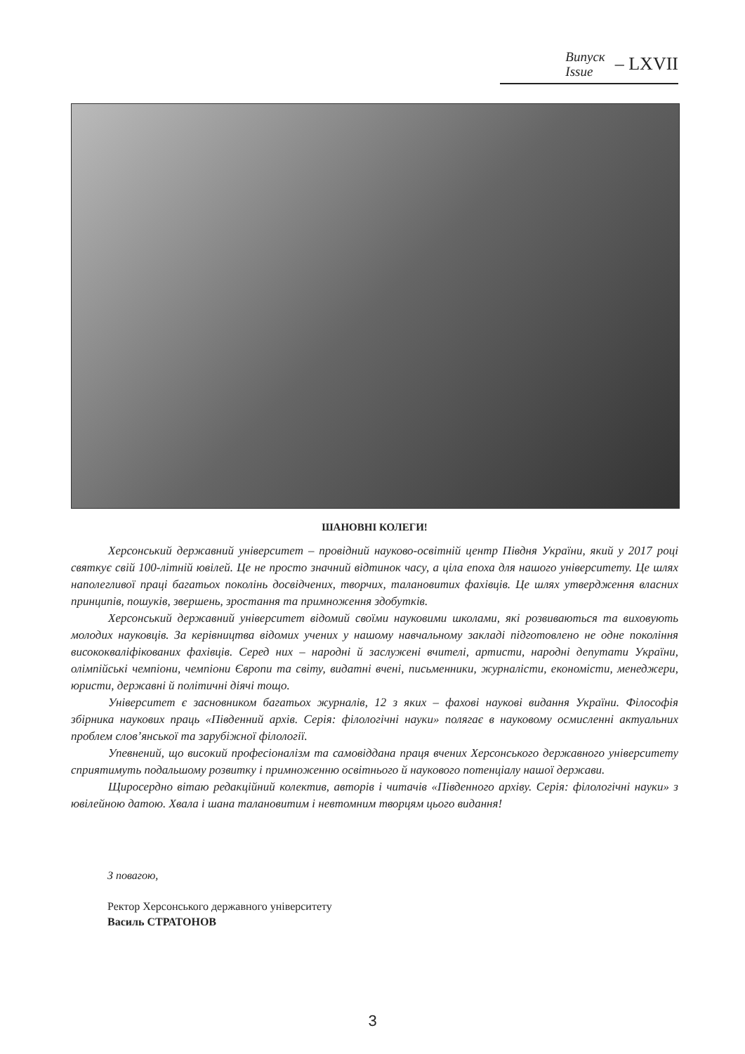Випуск
Issue
– LXVII
ШАНОВНІ КОЛЕГИ!
Херсонський державний університет – провідний науково-освітній центр Півдня України, який у 2017 році святкує свій 100-літній ювілей. Це не просто значний відтинок часу, а ціла епоха для нашого університету. Це шлях наполегливої праці багатьох поколінь досвідчених, творчих, талановитих фахівців. Це шлях утвердження власних принципів, пошуків, звершень, зростання та примноження здобутків.
Херсонський державний університет відомий своїми науковими школами, які розвиваються та виховують молодих науковців. За керівництва відомих учених у нашому навчальному закладі підготовлено не одне покоління висококваліфікованих фахівців. Серед них – народні й заслужені вчителі, артисти, народні депутати України, олімпійські чемпіони, чемпіони Європи та світу, видатні вчені, письменники, журналісти, економісти, менеджери, юристи, державні й політичні діячі тощо.
Університет є засновником багатьох журналів, 12 з яких – фахові наукові видання України. Філософія збірника наукових праць «Південний архів. Серія: філологічні науки» полягає в науковому осмисленні актуальних проблем слов’янської та зарубіжної філології.
Упевнений, що високий професіоналізм та самовіддана праця вчених Херсонського державного університету сприятимуть подальшому розвитку і примноженню освітнього й наукового потенціалу нашої держави.
Щиросердно вітаю редакційний колектив, авторів і читачів «Південного архіву. Серія: філологічні науки» з ювілейною датою. Хвала і шана талановитим і невтомним творцям цього видання!
З повагою,
Ректор Херсонського державного університету
Василь СТРАТОНОВ
3